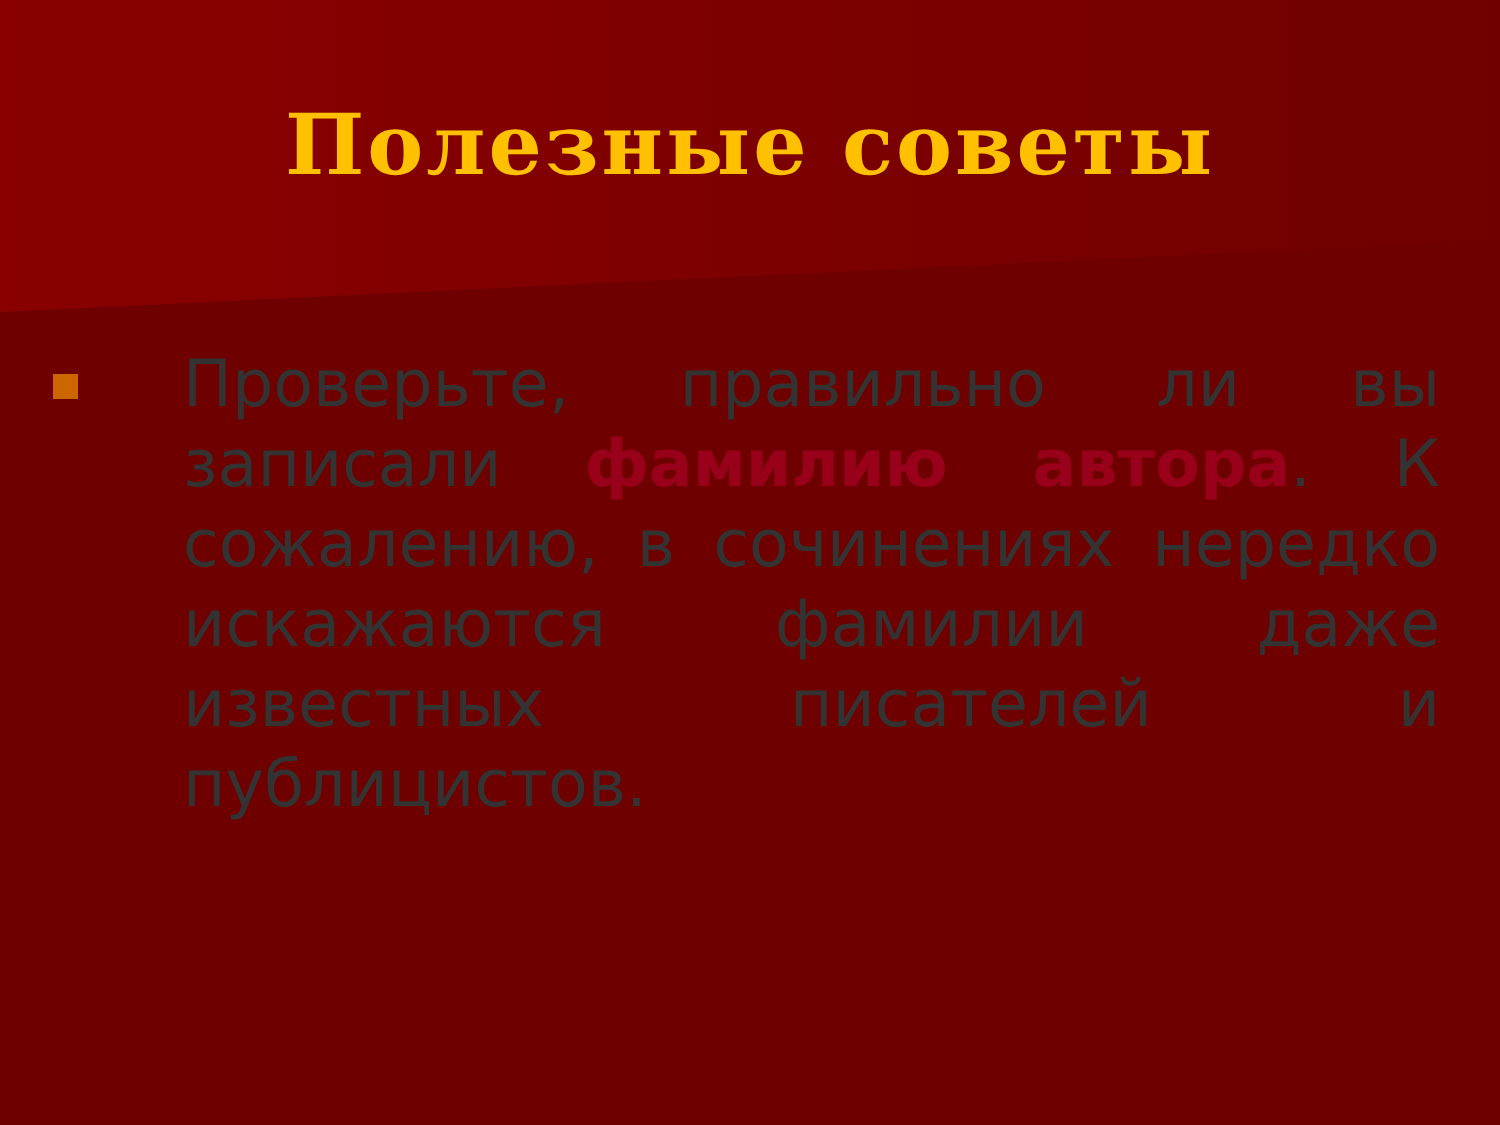Полезные советы
Проверьте, правильно ли вы записали фамилию автора. К сожалению, в сочинениях нередко искажаются фамилии даже известных писателей и публицистов.